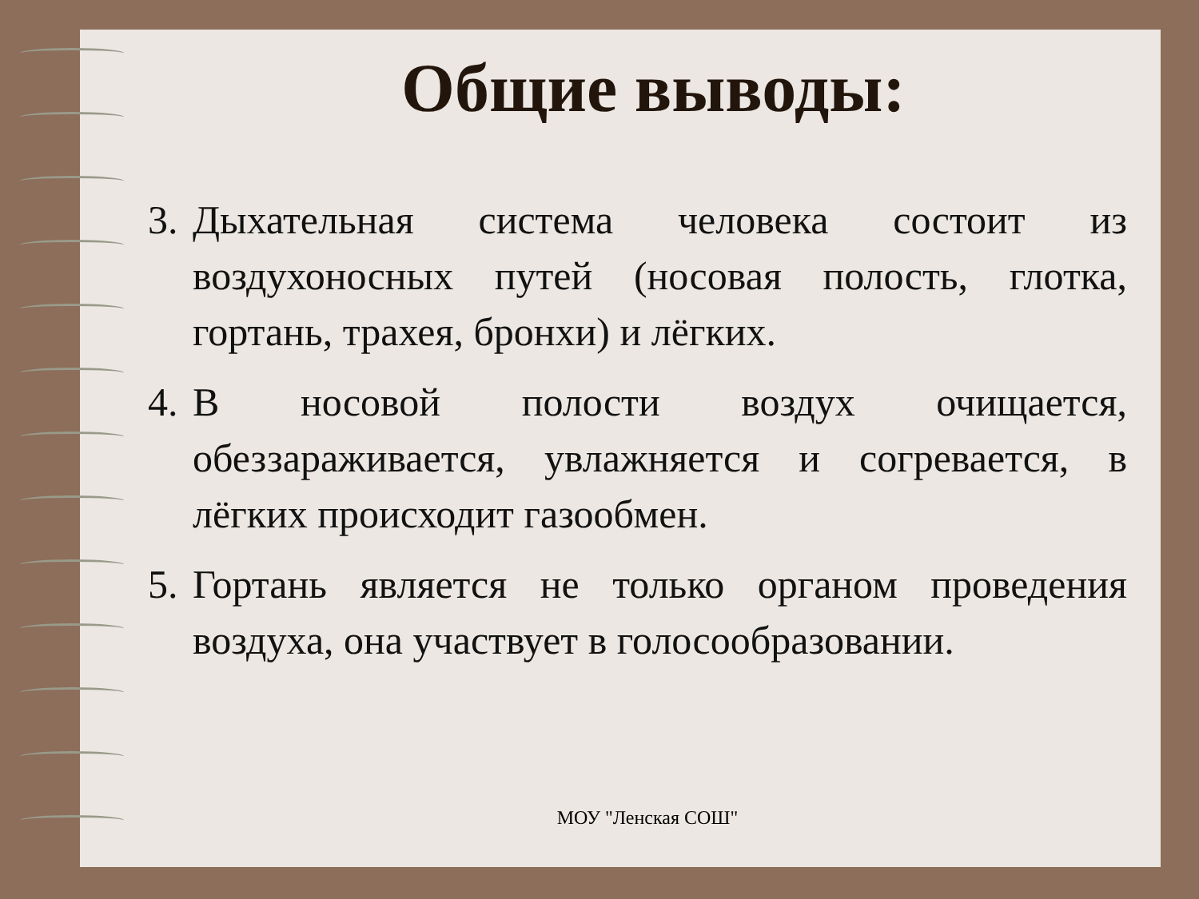Общие выводы:
3. Дыхательная система человека состоит из воздухоносных путей (носовая полость, глотка, гортань, трахея, бронхи) и лёгких.
4. В носовой полости воздух очищается, обеззараживается, увлажняется и согревается, в лёгких происходит газообмен.
5. Гортань является не только органом проведения воздуха, она участвует в голосообразовании.
МОУ "Ленская СОШ"